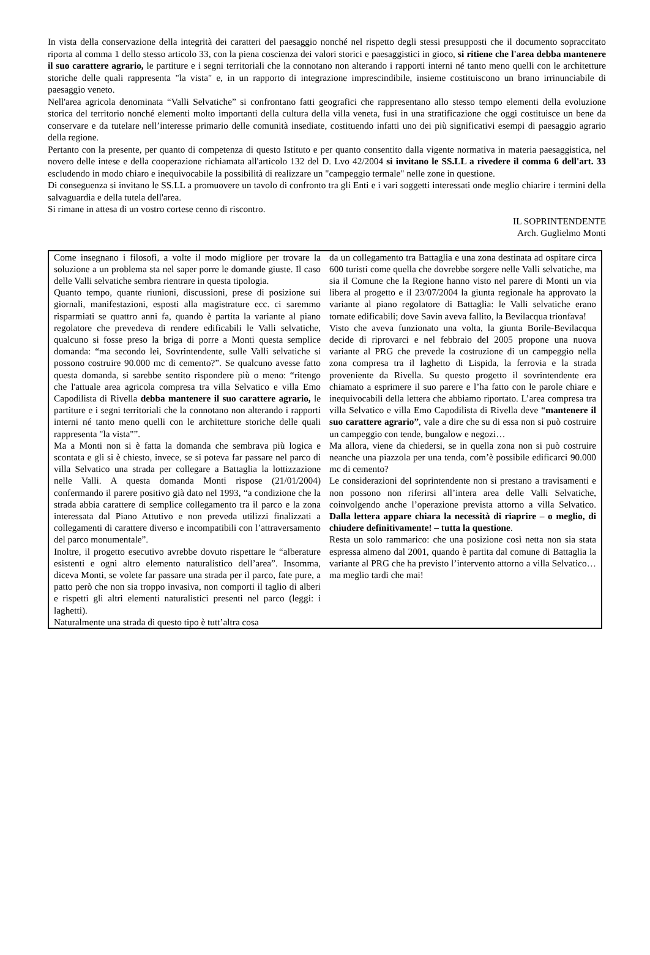In vista della conservazione della integrità dei caratteri del paesaggio nonché nel rispetto degli stessi presupposti che il documento sopraccitato riporta al comma 1 dello stesso articolo 33, con la piena coscienza dei valori storici e paesaggistici in gioco, si ritiene che l'area debba mantenere il suo carattere agrario, le partiture e i segni territoriali che la connotano non alterando i rapporti interni né tanto meno quelli con le architetture storiche delle quali rappresenta "la vista" e, in un rapporto di integrazione imprescindibile, insieme costituiscono un brano irrinunciabile di paesaggio veneto.
Nell'area agricola denominata “Valli Selvatiche” si confrontano fatti geografici che rappresentano allo stesso tempo elementi della evoluzione storica del territorio nonché elementi molto importanti della cultura della villa veneta, fusi in una stratificazione che oggi costituisce un bene da conservare e da tutelare nell’interesse primario delle comunità insediate, costituendo infatti uno dei più significativi esempi di paesaggio agrario della regione.
Pertanto con la presente, per quanto di competenza di questo Istituto e per quanto consentito dalla vigente normativa in materia paesaggistica, nel novero delle intese e della cooperazione richiamata all'articolo 132 del D. Lvo 42/2004 si invitano le SS.LL a rivedere il comma 6 dell'art. 33 escludendo in modo chiaro e inequivocabile la possibilità di realizzare un "campeggio termale" nelle zone in questione.
Di conseguenza si invitano le SS.LL a promuovere un tavolo di confronto tra gli Enti e i vari soggetti interessati onde meglio chiarire i termini della salvaguardia e della tutela dell'area.
Si rimane in attesa di un vostro cortese cenno di riscontro.
IL SOPRINTENDENTE
Arch. Guglielmo Monti
Come insegnano i filosofi, a volte il modo migliore per trovare la soluzione a un problema sta nel saper porre le domande giuste. Il caso delle Valli selvatiche sembra rientrare in questa tipologia.
Quanto tempo, quante riunioni, discussioni, prese di posizione sui giornali, manifestazioni, esposti alla magistrature ecc. ci saremmo risparmiati se quattro anni fa, quando è partita la variante al piano regolatore che prevedeva di rendere edificabili le Valli selvatiche, qualcuno si fosse preso la briga di porre a Monti questa semplice domanda: “ma secondo lei, Sovrintendente, sulle Valli selvatiche si possono costruire 90.000 mc di cemento?”. Se qualcuno avesse fatto questa domanda, si sarebbe sentito rispondere più o meno: “ritengo che l'attuale area agricola compresa tra villa Selvatico e villa Emo Capodilista di Rivella debba mantenere il suo carattere agrario, le partiture e i segni territoriali che la connotano non alterando i rapporti interni né tanto meno quelli con le architetture storiche delle quali rappresenta "la vista"”.
Ma a Monti non si è fatta la domanda che sembrava più logica e scontata e gli si è chiesto, invece, se si poteva far passare nel parco di villa Selvatico una strada per collegare a Battaglia la lottizzazione nelle Valli. A questa domanda Monti rispose (21/01/2004) confermando il parere positivo già dato nel 1993, “a condizione che la strada abbia carattere di semplice collegamento tra il parco e la zona interessata dal Piano Attutivo e non preveda utilizzi finalizzati a collegamenti di carattere diverso e incompatibili con l’attraversamento del parco monumentale”.
Inoltre, il progetto esecutivo avrebbe dovuto rispettare le “alberature esistenti e ogni altro elemento naturalistico dell’area”. Insomma, diceva Monti, se volete far passare una strada per il parco, fate pure, a patto però che non sia troppo invasiva, non comporti il taglio di alberi e rispetti gli altri elementi naturalistici presenti nel parco (leggi: i laghetti).
Naturalmente una strada di questo tipo è tutt’altra cosa
da un collegamento tra Battaglia e una zona destinata ad ospitare circa 600 turisti come quella che dovrebbe sorgere nelle Valli selvatiche, ma sia il Comune che la Regione hanno visto nel parere di Monti un via libera al progetto e il 23/07/2004 la giunta regionale ha approvato la variante al piano regolatore di Battaglia: le Valli selvatiche erano tornate edificabili; dove Savin aveva fallito, la Bevilacqua trionfava!
Visto che aveva funzionato una volta, la giunta Borile-Bevilacqua decide di riprovarci e nel febbraio del 2005 propone una nuova variante al PRG che prevede la costruzione di un campeggio nella zona compresa tra il laghetto di Lispida, la ferrovia e la strada proveniente da Rivella. Su questo progetto il sovrintendente era chiamato a esprimere il suo parere e l’ha fatto con le parole chiare e inequivocabili della lettera che abbiamo riportato. L’area compresa tra villa Selvatico e villa Emo Capodilista di Rivella deve “mantenere il suo carattere agrario”, vale a dire che su di essa non si può costruire un campeggio con tende, bungalow e negozi…
Ma allora, viene da chiedersi, se in quella zona non si può costruire neanche una piazzola per una tenda, com’è possibile edificarci 90.000 mc di cemento?
Le considerazioni del soprintendente non si prestano a travisamenti e non possono non riferirsi all’intera area delle Valli Selvatiche, coinvolgendo anche l’operazione prevista attorno a villa Selvatico. Dalla lettera appare chiara la necessità di riaprire – o meglio, di chiudere definitivamente! – tutta la questione.
Resta un solo rammarico: che una posizione così netta non sia stata espressa almeno dal 2001, quando è partita dal comune di Battaglia la variante al PRG che ha previsto l’intervento attorno a villa Selvatico… ma meglio tardi che mai!